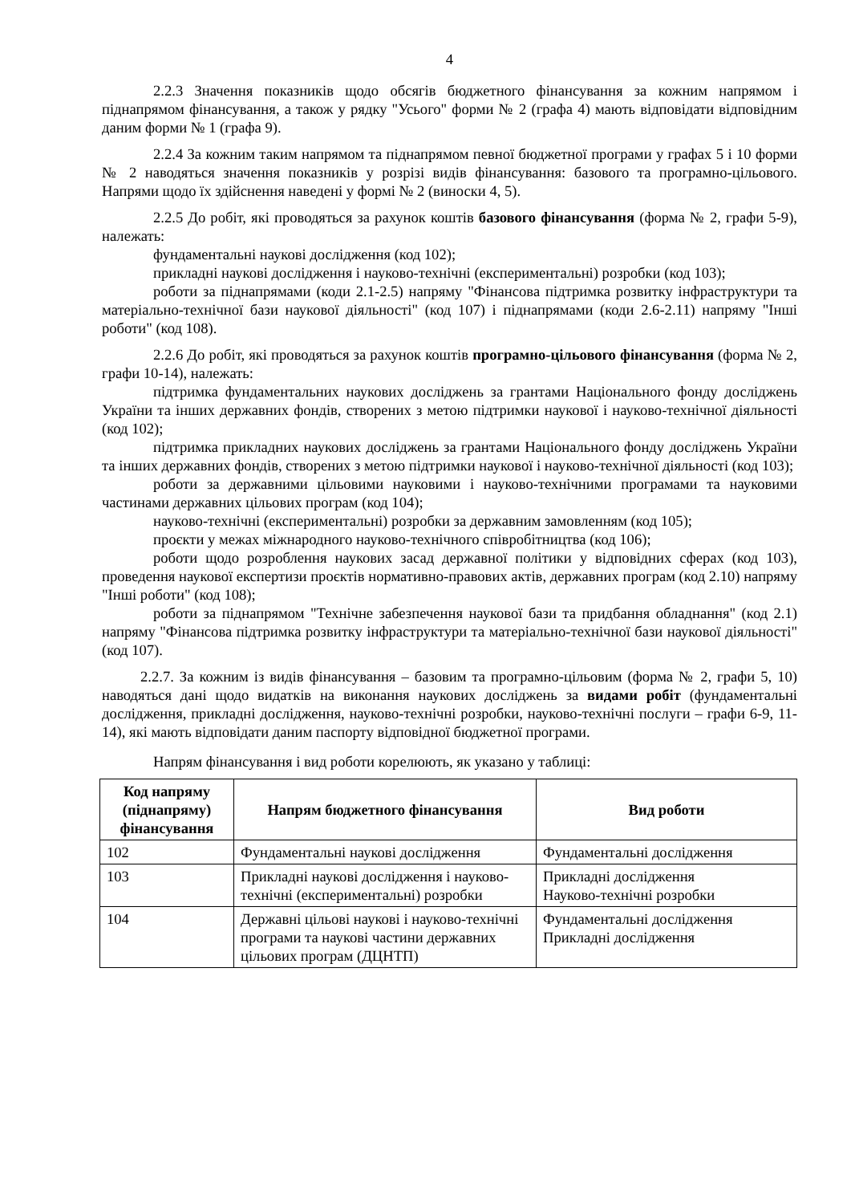4
2.2.3 Значення показників щодо обсягів бюджетного фінансування за кожним напрямом і піднапрямом фінансування, а також у рядку "Усього" форми № 2 (графа 4) мають відповідати відповідним даним форми № 1 (графа 9).
2.2.4 За кожним таким напрямом та піднапрямом певної бюджетної програми у графах 5 і 10 форми № 2 наводяться значення показників у розрізі видів фінансування: базового та програмно-цільового. Напрями щодо їх здійснення наведені у формі № 2 (виноски 4, 5).
2.2.5 До робіт, які проводяться за рахунок коштів базового фінансування (форма № 2, графи 5-9), належать:
фундаментальні наукові дослідження (код 102);
прикладні наукові дослідження і науково-технічні (експериментальні) розробки (код 103);
роботи за піднапрямами (коди 2.1-2.5) напряму "Фінансова підтримка розвитку інфраструктури та матеріально-технічної бази наукової діяльності" (код 107) і піднапрямами (коди 2.6-2.11) напряму "Інші роботи" (код 108).
2.2.6 До робіт, які проводяться за рахунок коштів програмно-цільового фінансування (форма № 2, графи 10-14), належать:
підтримка фундаментальних наукових досліджень за грантами Національного фонду досліджень України та інших державних фондів, створених з метою підтримки наукової і науково-технічної діяльності (код 102);
підтримка прикладних наукових досліджень за грантами Національного фонду досліджень України та інших державних фондів, створених з метою підтримки наукової і науково-технічної діяльності (код 103);
роботи за державними цільовими науковими і науково-технічними програмами та науковими частинами державних цільових програм (код 104);
науково-технічні (експериментальні) розробки за державним замовленням (код 105);
проєкти у межах міжнародного науково-технічного співробітництва (код 106);
роботи щодо розроблення наукових засад державної політики у відповідних сферах (код 103), проведення наукової експертизи проєктів нормативно-правових актів, державних програм (код 2.10) напряму "Інші роботи" (код 108);
роботи за піднапрямом "Технічне забезпечення наукової бази та придбання обладнання" (код 2.1) напряму "Фінансова підтримка розвитку інфраструктури та матеріально-технічної бази наукової діяльності" (код 107).
2.2.7. За кожним із видів фінансування – базовим та програмно-цільовим (форма № 2, графи 5, 10) наводяться дані щодо видатків на виконання наукових досліджень за видами робіт (фундаментальні дослідження, прикладні дослідження, науково-технічні розробки, науково-технічні послуги – графи 6-9, 11-14), які мають відповідати даним паспорту відповідної бюджетної програми.
Напрям фінансування і вид роботи корелюють, як указано у таблиці:
| Код напряму (піднапряму) фінансування | Напрям бюджетного фінансування | Вид роботи |
| --- | --- | --- |
| 102 | Фундаментальні наукові дослідження | Фундаментальні дослідження |
| 103 | Прикладні наукові дослідження і науково-технічні (експериментальні) розробки | Прикладні дослідження Науково-технічні розробки |
| 104 | Державні цільові наукові і науково-технічні програми та наукові частини державних цільових програм (ДЦНТП) | Фундаментальні дослідження Прикладні дослідження |